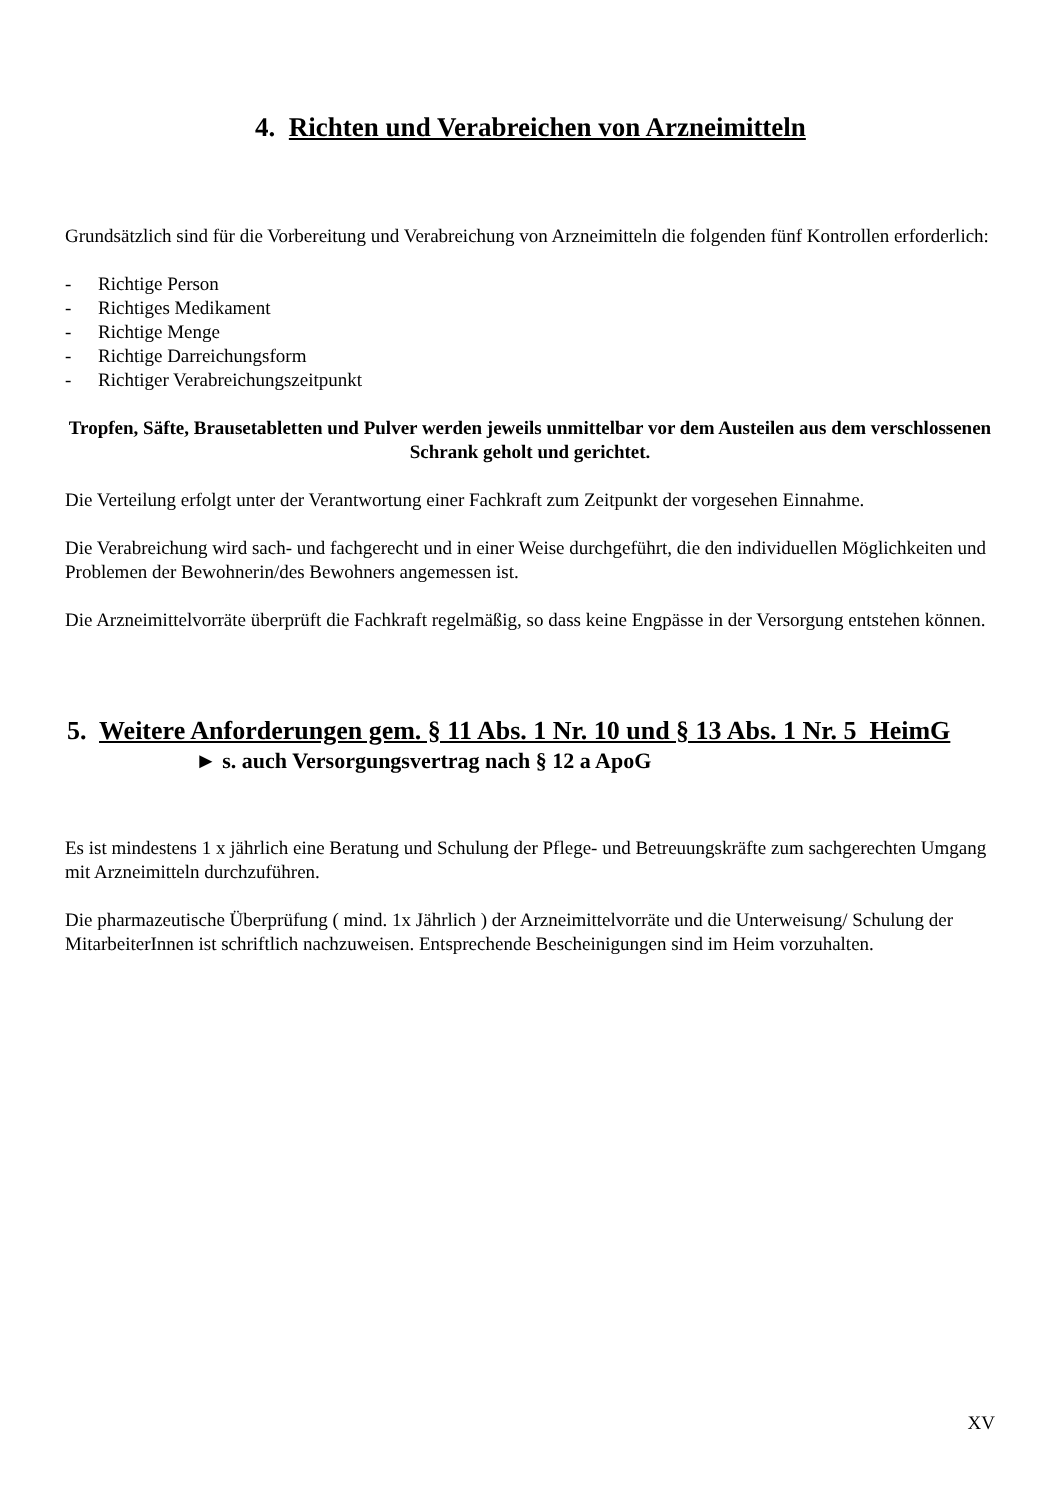4. Richten und Verabreichen von Arzneimitteln
Grundsätzlich sind für die Vorbereitung und Verabreichung von Arzneimitteln die folgenden fünf Kontrollen erforderlich:
- Richtige Person
- Richtiges Medikament
- Richtige Menge
- Richtige Darreichungsform
- Richtiger Verabreichungszeitpunkt
Tropfen, Säfte, Brausetabletten und Pulver werden jeweils unmittelbar vor dem Austeilen aus dem verschlossenen Schrank geholt und gerichtet.
Die Verteilung erfolgt unter der Verantwortung einer Fachkraft zum Zeitpunkt der vorgesehen Einnahme.
Die Verabreichung wird sach- und fachgerecht und in einer Weise durchgeführt, die den individuellen Möglichkeiten und Problemen der Bewohnerin/des Bewohners angemessen ist.
Die Arzneimittelvorräte überprüft die Fachkraft regelmäßig, so dass keine Engpässe in der Versorgung entstehen können.
5. Weitere Anforderungen gem. § 11 Abs. 1 Nr. 10 und § 13 Abs. 1 Nr. 5 HeimG
► s. auch Versorgungsvertrag nach § 12 a ApoG
Es ist mindestens 1 x jährlich eine Beratung und Schulung der Pflege- und Betreuungskräfte zum sachgerechten Umgang mit Arzneimitteln durchzuführen.
Die pharmazeutische Überprüfung ( mind. 1x Jährlich ) der Arzneimittelvorräte und die Unterweisung/ Schulung der MitarbeiterInnen ist schriftlich nachzuweisen. Entsprechende Bescheinigungen sind im Heim vorzuhalten.
XV